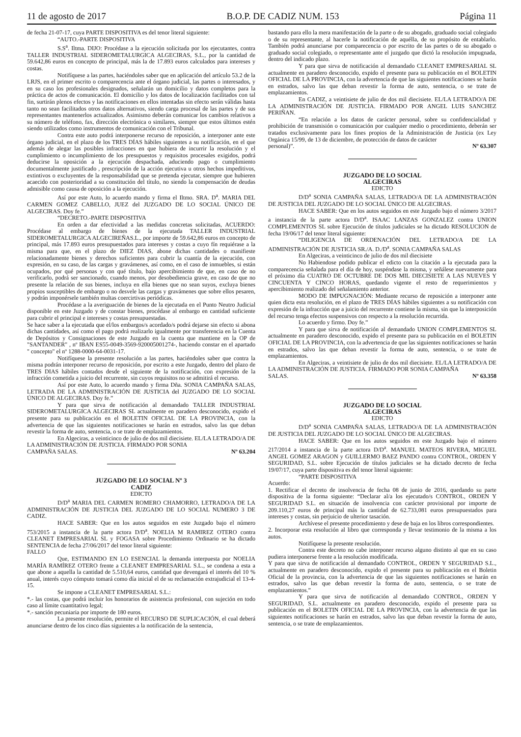11 de agosto de 2017 B.O.P. DE CADIZ NUM. 153 Página 11
de fecha 21-07-17, cuya PARTE DISPOSITIVA es del tenor literal siguiente:
“AUTO.-PARTE DISPOSITIVA
S.S<sup>a</sup>. Iltma. DIJO: Procédase a la ejecución solicitada por los ejecutantes, contra TALLER INDUSTRIAL SIDEROMETALURGICA ALGECIRAS, S.L., por la cantidad de 59.642,86 euros en concepto de principal, más la de 17.893 euros calculados para intereses y costas.
Notifíquese a las partes, haciéndoles saber que en aplicación del artículo 53.2 de la LRJS, en el primer escrito o comparecencia ante el órgano judicial, las partes o interesados, y en su caso los profesionales designados, señalarán un domicilio y datos completos para la práctica de actos de comunicación. El domicilio y los datos de localización facilitados con tal fin, surtirán plenos efectos y las notificaciones en ellos intentadas sin efecto serán válidas hasta tanto no sean facilitados otros datos alternativos, siendo carga procesal de las partes y de sus representantes mantenerlos actualizados. Asimismo deberán comunicar los cambios relativos a su número de teléfono, fax, dirección electrónica o similares, siempre que estos últimos estén siendo utilizados como instrumentos de comunicación con el Tribunal.
Contra este auto podrá interponerse recurso de reposición, a interponer ante este órgano judicial, en el plazo de los TRES DÍAS hábiles siguientes a su notificación, en el que además de alegar las posibles infracciones en que hubiera de incurrir la resolución y el cumplimiento o incumplimiento de los presupuestos y requisitos procesales exigidos, podrá deducirse la oposición a la ejecución despachada, aduciendo pago o cumplimiento documentalmente justificado , prescripción de la acción ejecutiva u otros hechos impeditivos, extintivos o excluyentes de la responsabilidad que se pretenda ejecutar, siempre que hubieren acaecido con posterioridad a su constitución del título, no siendo la compensación de deudas admisible como causa de oposición a la ejecución.
Así por este Auto, lo acuerdo mando y firma el Iltmo. SRA. D<sup>a</sup>. MARIA DEL CARMEN GOMEZ CABELLO, JUEZ del JUZGADO DE LO SOCIAL ÚNICO DE ALGECIRAS. Doy fe.”
“DECRETO.-PARTE DISPOSITIVA
En orden a dar efectividad a las medidas concretas solicitadas, ACUERDO: Procédase al embargo de bienes de la ejecutada TALLER INDUSTRIAL SIDEROMETALURGICA ALGECIREÑAS.L., por importe de 59.642,86 euros en concepto de principal, más 17.893 euros presupuestados para intereses y costas a cuyo fín requiérase a la misma para que, en el plazo de DIEZ DIAS, abone dichas cantidades o manifieste relacionadamente bienes y derechos suficientes para cubrir la cuantía de la ejecución, con expresión, en su caso, de las cargas y gravámenes, así como, en el caso de inmuebles, si están ocupados, por qué personas y con qué título, bajo apercibimiento de que, en caso de no verificarlo, podrá ser sancionado, cuando menos, por desobediencia grave, en caso de que no presente la relación de sus bienes, incluya en ella bienes que no sean suyos, excluya bienes propios susceptibles de embargo o no desvele las cargas y gravámenes que sobre ellos pesaren, y podrán imponérsele también multas coercirtivas periódicas.
Procédase a la averiguación de bienes de la ejecutada en el Punto Neutro Judicial disponible en este Juzgado y de constar bienes, procédase al embargo en cantidad suficiente para cubrir el principal e intereses y costas presupuestadas.
Se hace saber a la ejecutada que el/los embargos/s acordado/s podrá dejarse sin efecto si abona dichas cantidades, así como el pago podrá realizarlo igualmente por transferencia en la Cuenta de Depósitos y Consignaciones de este Juzgado en la cuenta que mantiene en la OP de "SANTANDER" , nº IBAN ES55-0049-3569-920005001274-, haciendo constar en el apartado " concepto" el nº 1288-0000-64-0031-17.
Notifíquese la presente resolución a las partes, haciéndoles saber que contra la misma podrán interponer recurso de reposición, por escrito a este Juzgado, dentro del plazo de TRES DIAS hábiles contados desde el siguiente de la notificación, con expresión de la infracción cometida a juicio del recurrente, sin cuyos requisitos no se admitirá el recurso.
Así por este Auto, lo acuerdo mando y firma Dña. SONIA CAMPAÑA SALAS, LETRADA DE LA ADMINISTRACIÓN DE JUSTICIA del JUZGADO DE LO SOCIAL ÚNICO DE ALGECIRAS. Doy fe.”
Y para que sirva de notificación al demandado TALLER INDUSTRIAL SIDEROMETALURGICA ALGECIRAS SL actualmente en paradero desconocido, expido el presente para su publicación en el BOLETIN OFICIAL DE LA PROVINCIA, con la advertencia de que las siguientes notificaciones se harán en estrados, salvo las que deban revestir la forma de auto, sentencia, o se trate de emplazamientos.
En Algeciras, a veinticinco de julio de dos mil diecisiete. EL/LA LETRADO/A DE LA ADMINISTRACIÓN DE JUSTICIA. FIRMADO POR SONIA
CAMPAÑA SALAS. Nº 63.204
JUZGADO DE LO SOCIAL Nº 3
CADIZ
EDICTO
D/D<sup>a</sup> MARIA DEL CARMEN ROMERO CHAMORRO, LETRADO/A DE LA ADMINISTRACIÓN DE JUSTICIA DEL JUZGADO DE LO SOCIAL NUMERO 3 DE CADIZ.
HACE SABER: Que en los autos seguidos en este Juzgado bajo el número 753/2015 a instancia de la parte actora D/D<sup>a</sup>. NOELIA M RAMIREZ OTERO contra CLEANET EMPRESARIAL SL y FOGASA sobre Procedimiento Ordinario se ha dictado SENTENCIA de fecha 27/06/2017 del tenor literal siguiente:
FALLO
Que, ESTIMANDO EN LO ESENCIAL la demanda interpuesta por NOELIA MARÍA RAMÍREZ OTERO frente a CLEANET EMPRESARIAL S.L., se condena a esta a que abone a aquella la cantidad de 5.510,64 euros, cantidad que devengará el interés del 10 % anual, interés cuyo cómputo tomará como día inicial el de su reclamación extrajudicial el 13-4-15.
Se impone a CLEANET EMPRESARIAL S.L.:
*.- las costas, que podrá incluir los honorarios de asistencia profesional, con sujeción en todo caso al límite cuantitativo legal;
*.- sanción pecuniaria por importe de 180 euros.
La presente resolución, permite el RECURSO DE SUPLICACIÓN, el cual deberá anunciarse dentro de los cinco días siguientes a la notificación de la sentencia,
bastando para ello la mera manifestación de la parte o de su abogado, graduado social colegiado o de su representante, al hacerle la notificación de aquélla, de su propósito de entablarlo. También podrá anunciarse por comparecencia o por escrito de las partes o de su abogado o graduado social colegiado, o representante ante el juzgado que dictó la resolución impugnada, dentro del indicado plazo.
Y para que sirva de notificación al demandado CLEANET EMPRESARIAL SL actualmente en paradero desconocido, expido el presente para su publicación en el BOLETIN OFICIAL DE LA PROVINCIA, con la advertencia de que las siguientes notificaciones se harán en estrados, salvo las que deban revestir la forma de auto, sentencia, o se trate de emplazamientos.
En CADIZ, a veintisiete de julio de dos mil diecisiete. EL/LA LETRADO/A DE LA ADMINISTRACIÓN DE JUSTICIA. FIRMADO POR ANGEL LUIS SANCHEZ PERIÑAN.
“En relación a los datos de carácter personal, sobre su confidencialidad y prohibición de transmisión o comunicación por cualquier medio o procedimiento, deberán ser tratados exclusivamente para los fines propios de la Administración de Justicia (ex Ley Orgánica 15/99, de 13 de diciembre, de protección de datos de carácter
personal)”. Nº 63.307
JUZGADO DE LO SOCIAL
ALGECIRAS
EDICTO
D/D<sup>a</sup> SONIA CAMPAÑA SALAS, LETRADO/A DE LA ADMINISTRACIÓN DE JUSTICIA DEL JUZGADO DE LO SOCIAL ÚNICO DE ALGECIRAS.
HACE SABER: Que en los autos seguidos en este Juzgado bajo el número 3/2017 a instancia de la parte actora D/D<sup>a</sup>. ISAAC LANZAS GONZALEZ contra UNION COMPLEMENTOS SL sobre Ejecución de títulos judiciales se ha dictado RESOLUCION de fecha 19/06/17 del tenor literal siguiente:
“DILIGENCIA DE ORDENACIÓN DEL LETRADO/A DE LA ADMINISTRACIÓN DE JUSTICIA SR./A. D./D<sup>a</sup>. SONIA CAMPAÑA SALAS
En Algeciras, a veinticinco de julio de dos mil diecisiete
No Habiendose podido publicar el edicto con la citación a la ejecutada para la comparecencia señalada para el día de hoy, suspéndase la misma, y señálese nuevamente para el próximo día CUATRO DE OCTUBRE DE DOS MIL DIECISIETE A LAS NUEVES Y CINCUENTA Y CINCO HORAS, quedando vigente el resto de requerimientos y apercibimiento realizado del señalamiento anterior.
MODO DE IMPUGNACIÓN: Mediante recurso de reposición a interponer ante quien dicta esta resolución, en el plazo de TRES DÍAS hábiles siguientes a su notificación con expresión de la infracción que a juicio del recurrente contiene la misma, sin que la interposición del recurso tenga efectos suspensivos con respecto a la resolución recurrida.
Lo acuerdo y firmo. Doy fe.”
Y para que sirva de notificación al demandado UNION COMPLEMENTOS SL actualmente en paradero desconocido, expido el presente para su publicación en el BOLETIN OFICIAL DE LA PROVINCIA, con la advertencia de que las siguientes notificaciones se harán en estrados, salvo las que deban revestir la forma de auto, sentencia, o se trate de emplazamientos.
En Algeciras, a veintisiete de julio de dos mil diecisiete. EL/LA LETRADO/A DE LA ADMINISTRACIÓN DE JUSTICIA. FIRMADO POR SONIA CAMPAÑA
SALAS. Nº 63.358
JUZGADO DE LO SOCIAL
ALGECIRAS
EDICTO
D/D<sup>a</sup> SONIA CAMPAÑA SALAS, LETRADO/A DE LA ADMINISTRACIÓN DE JUSTICIA DEL JUZGADO DE LO SOCIAL ÚNICO DE ALGECIRAS.
HACE SABER: Que en los autos seguidos en este Juzgado bajo el número 217/2014 a instancia de la parte actora D/D<sup>a</sup>. MANUEL MATEOS RIVERA, MIGUEL ANGEL GOMEZ ARAGON y GUILLERMO BAEZ PANDO contra CONTROL, ORDEN Y SEGURIDAD, S.L. sobre Ejecución de títulos judiciales se ha dictado decreto de fecha 19/07/17, cuya parte dispositiva es del tenor literal siguiente:
“PARTE DISPOSITIVA
Acuerdo:
1. Rectificar el decreto de insolvencia de fecha 08 de junio de 2016, quedando su parte dispositiva de la forma siguiente: “Declarar al/a los ejecutado/s CONTROL, ORDEN Y SEGURIDAD S.L. en situación de insolvencia con carácter provisional por importe de 209.110,27 euros de principal más la cantidad de 62.733,081 euros presupuestados para intereses y costas, sin perjuicio de ulterior tasación.
Archívese el presente procedimiento y dese de baja en los libros correspondientes.
2. Incorporar esta resolución al libro que corresponda y llevar testimonio de la misma a los autos.
Notifíquese la presente resolución.
Contra este decreto no cabe interponer recurso alguno distinto al que en su caso pudiera interponerse frente a la resolución modificada.
Y para que sirva de notificación al demandado CONTROL, ORDEN Y SEGURIDAD S.L., actualmente en paradero desconocido, expido el presente para su publicación en el Boletin Oficial de la provincia, con la advertencia de que las siguientes notificaciones se harán en estrados, salvo las que deban revestir la forma de auto, sentencia, o se trate de emplazamientos.”
Y para que sirva de notificación al demandado CONTROL, ORDEN Y SEGURIDAD, S.L. actualmente en paradero desconocido, expido el presente para su publicación en el BOLETIN OFICIAL DE LA PROVINCIA, con la advertencia de que las siguientes notificaciones se harán en estrados, salvo las que deban revestir la forma de auto, sentencia, o se trate de emplazamientos.